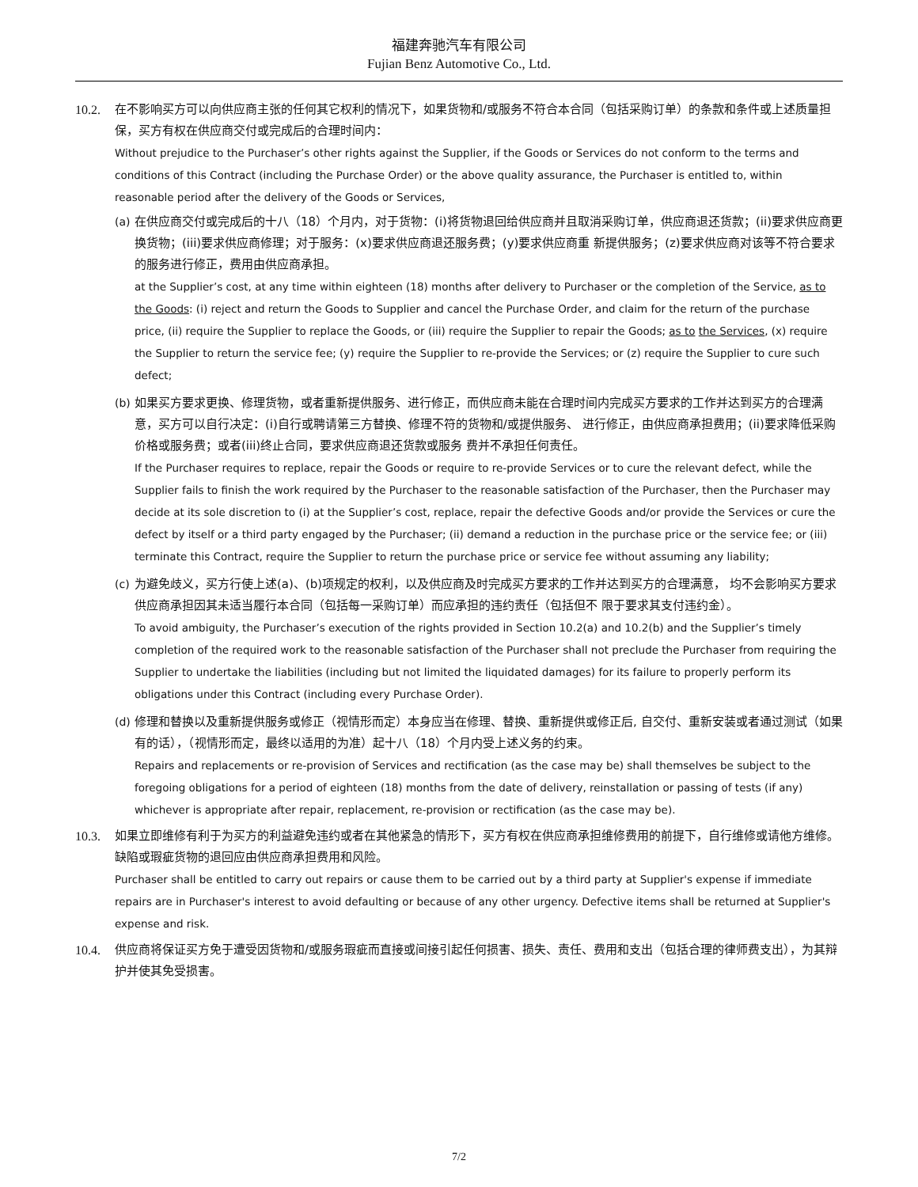福建奔驰汽车有限公司
Fujian Benz Automotive Co., Ltd.
10.2.
在不影响买方可以向供应商主张的任何其它权利的情况下，如果货物和/或服务不符合本合同（包括采购订单）的条款和条件或上述质量担保，买方有权在供应商交付或完成后的合理时间内：
Without prejudice to the Purchaser’s other rights against the Supplier, if the Goods or Services do not conform to the terms and conditions of this Contract (including the Purchase Order) or the above quality assurance, the Purchaser is entitled to, within reasonable period after the delivery of the Goods or Services,
(a)
在供应商交付或完成后的十八（18）个月内，对于货物：(i)将货物退回给供应商并且取消采购订单，供应商退还货款；(ii)要求供应商更换货物；(iii)要求供应商修理；对于服务：(x)要求供应商退还服务费；(y)要求供应商重 新提供服务；(z)要求供应商对该等不符合要求的服务进行修正，费用由供应商承担。
at the Supplier’s cost, at any time within eighteen (18) months after delivery to Purchaser or the completion of the Service, as to the Goods: (i) reject and return the Goods to Supplier and cancel the Purchase Order, and claim for the return of the purchase price, (ii) require the Supplier to replace the Goods, or (iii) require the Supplier to repair the Goods; as to the Services, (x) require the Supplier to return the service fee; (y) require the Supplier to re-provide the Services; or (z) require the Supplier to cure such defect;
(b)
如果买方要求更换、修理货物，或者重新提供服务、进行修正，而供应商未能在合理时间内完成买方要求的工作并达到买方的合理满意，买方可以自行决定：(i)自行或聘请第三方替换、修理不符的货物和/或提供服务、 进行修正，由供应商承担费用；(ii)要求降低采购价格或服务费；或者(iii)终止合同，要求供应商退还货款或服务 费并不承担任何责任。
If the Purchaser requires to replace, repair the Goods or require to re-provide Services or to cure the relevant defect, while the Supplier fails to finish the work required by the Purchaser to the reasonable satisfaction of the Purchaser, then the Purchaser may decide at its sole discretion to (i) at the Supplier’s cost, replace, repair the defective Goods and/or provide the Services or cure the defect by itself or a third party engaged by the Purchaser; (ii) demand a reduction in the purchase price or the service fee; or (iii) terminate this Contract, require the Supplier to return the purchase price or service fee without assuming any liability;
(c)
为避免歧义，买方行使上述(a)、(b)项规定的权利，以及供应商及时完成买方要求的工作并达到买方的合理满意， 均不会影响买方要求供应商承担因其未适当履行本合同（包括每一采购订单）而应承担的违约责任（包括但不 限于要求其支付违约金）。
To avoid ambiguity, the Purchaser’s execution of the rights provided in Section 10.2(a) and 10.2(b) and the Supplier’s timely completion of the required work to the reasonable satisfaction of the Purchaser shall not preclude the Purchaser from requiring the Supplier to undertake the liabilities (including but not limited the liquidated damages) for its failure to properly perform its obligations under this Contract (including every Purchase Order).
(d)
修理和替换以及重新提供服务或修正（视情形而定）本身应当在修理、替换、重新提供或修正后, 自交付、重新安装或者通过测试（如果有的话），（视情形而定，最终以适用的为准）起十八（18）个月内受上述义务的约束。
Repairs and replacements or re-provision of Services and rectification (as the case may be) shall themselves be subject to the foregoing obligations for a period of eighteen (18) months from the date of delivery, reinstallation or passing of tests (if any) whichever is appropriate after repair, replacement, re-provision or rectification (as the case may be).
10.3.
如果立即维修有利于为买方的利益避免违约或者在其他紧急的情形下，买方有权在供应商承担维修费用的前提下，自行维修或请他方维修。缺陷或瑕疵货物的退回应由供应商承担费用和风险。
Purchaser shall be entitled to carry out repairs or cause them to be carried out by a third party at Supplier's expense if immediate repairs are in Purchaser's interest to avoid defaulting or because of any other urgency. Defective items shall be returned at Supplier's expense and risk.
10.4.
供应商将保证买方免于遭受因货物和/或服务瑕疵而直接或间接引起任何损害、损失、责任、费用和支出（包括合理的律师费支出），为其辩护并使其免受损害。
7/2